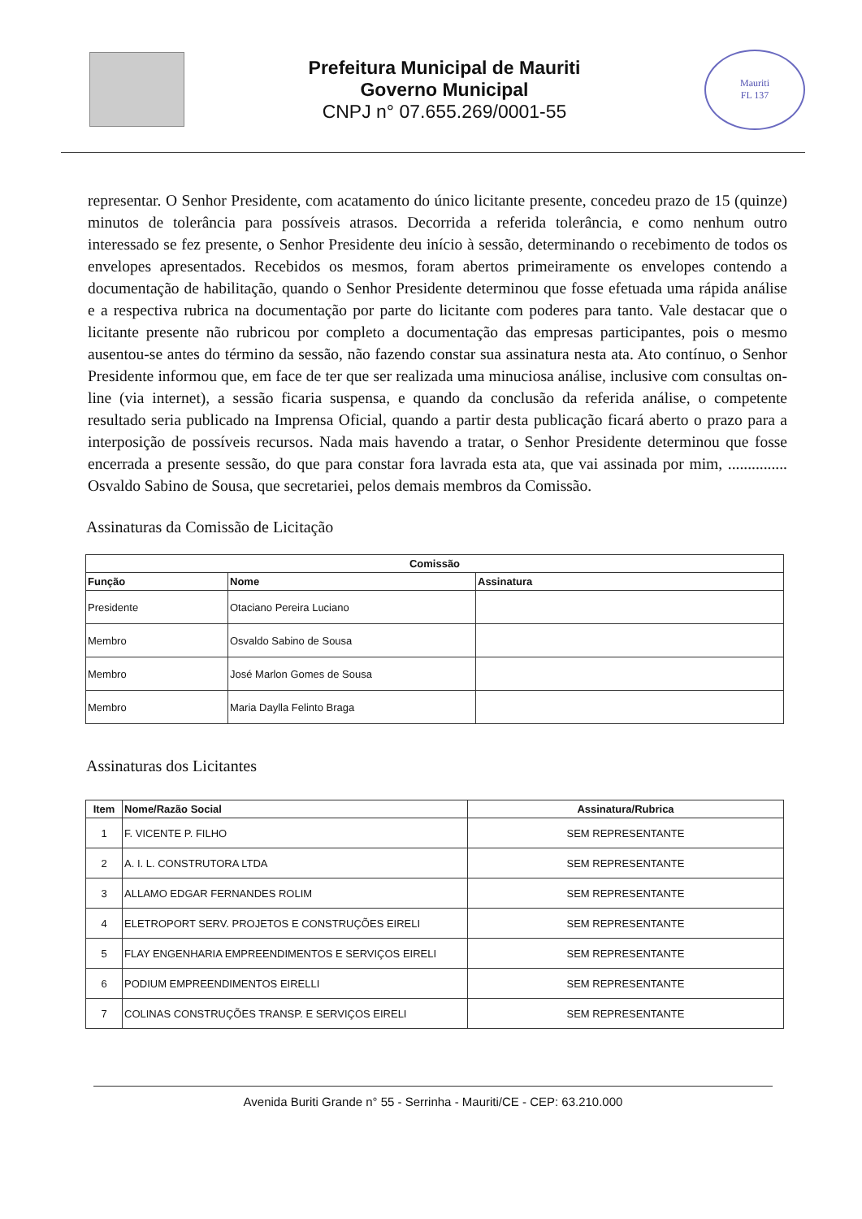Prefeitura Municipal de Mauriti
Governo Municipal
CNPJ n° 07.655.269/0001-55
Mauriti
FL 137
representar. O Senhor Presidente, com acatamento do único licitante presente, concedeu prazo de 15 (quinze) minutos de tolerância para possíveis atrasos. Decorrida a referida tolerância, e como nenhum outro interessado se fez presente, o Senhor Presidente deu início à sessão, determinando o recebimento de todos os envelopes apresentados. Recebidos os mesmos, foram abertos primeiramente os envelopes contendo a documentação de habilitação, quando o Senhor Presidente determinou que fosse efetuada uma rápida análise e a respectiva rubrica na documentação por parte do licitante com poderes para tanto. Vale destacar que o licitante presente não rubricou por completo a documentação das empresas participantes, pois o mesmo ausentou-se antes do término da sessão, não fazendo constar sua assinatura nesta ata. Ato contínuo, o Senhor Presidente informou que, em face de ter que ser realizada uma minuciosa análise, inclusive com consultas on-line (via internet), a sessão ficaria suspensa, e quando da conclusão da referida análise, o competente resultado seria publicado na Imprensa Oficial, quando a partir desta publicação ficará aberto o prazo para a interposição de possíveis recursos. Nada mais havendo a tratar, o Senhor Presidente determinou que fosse encerrada a presente sessão, do que para constar fora lavrada esta ata, que vai assinada por mim, ............... Osvaldo Sabino de Sousa, que secretariei, pelos demais membros da Comissão.
Assinaturas da Comissão de Licitação
| Comissão | | |
| --- | --- | --- |
| Função | Nome | Assinatura |
| Presidente | Otaciano Pereira Luciano | |
| Membro | Osvaldo Sabino de Sousa | |
| Membro | José Marlon Gomes de Sousa | |
| Membro | Maria Daylla Felinto Braga | |
Assinaturas dos Licitantes
| Item | Nome/Razão Social | Assinatura/Rubrica |
| --- | --- | --- |
| 1 | F. VICENTE P. FILHO | SEM REPRESENTANTE |
| 2 | A. I. L. CONSTRUTORA LTDA | SEM REPRESENTANTE |
| 3 | ALLAMO EDGAR FERNANDES ROLIM | SEM REPRESENTANTE |
| 4 | ELETROPORT SERV. PROJETOS E CONSTRUÇÕES EIRELI | SEM REPRESENTANTE |
| 5 | FLAY ENGENHARIA EMPREENDIMENTOS E SERVIÇOS EIRELI | SEM REPRESENTANTE |
| 6 | PODIUM EMPREENDIMENTOS EIRELLI | SEM REPRESENTANTE |
| 7 | COLINAS CONSTRUÇÕES TRANSP. E SERVIÇOS EIRELI | SEM REPRESENTANTE |
Avenida Buriti Grande n° 55 - Serrinha - Mauriti/CE - CEP: 63.210.000